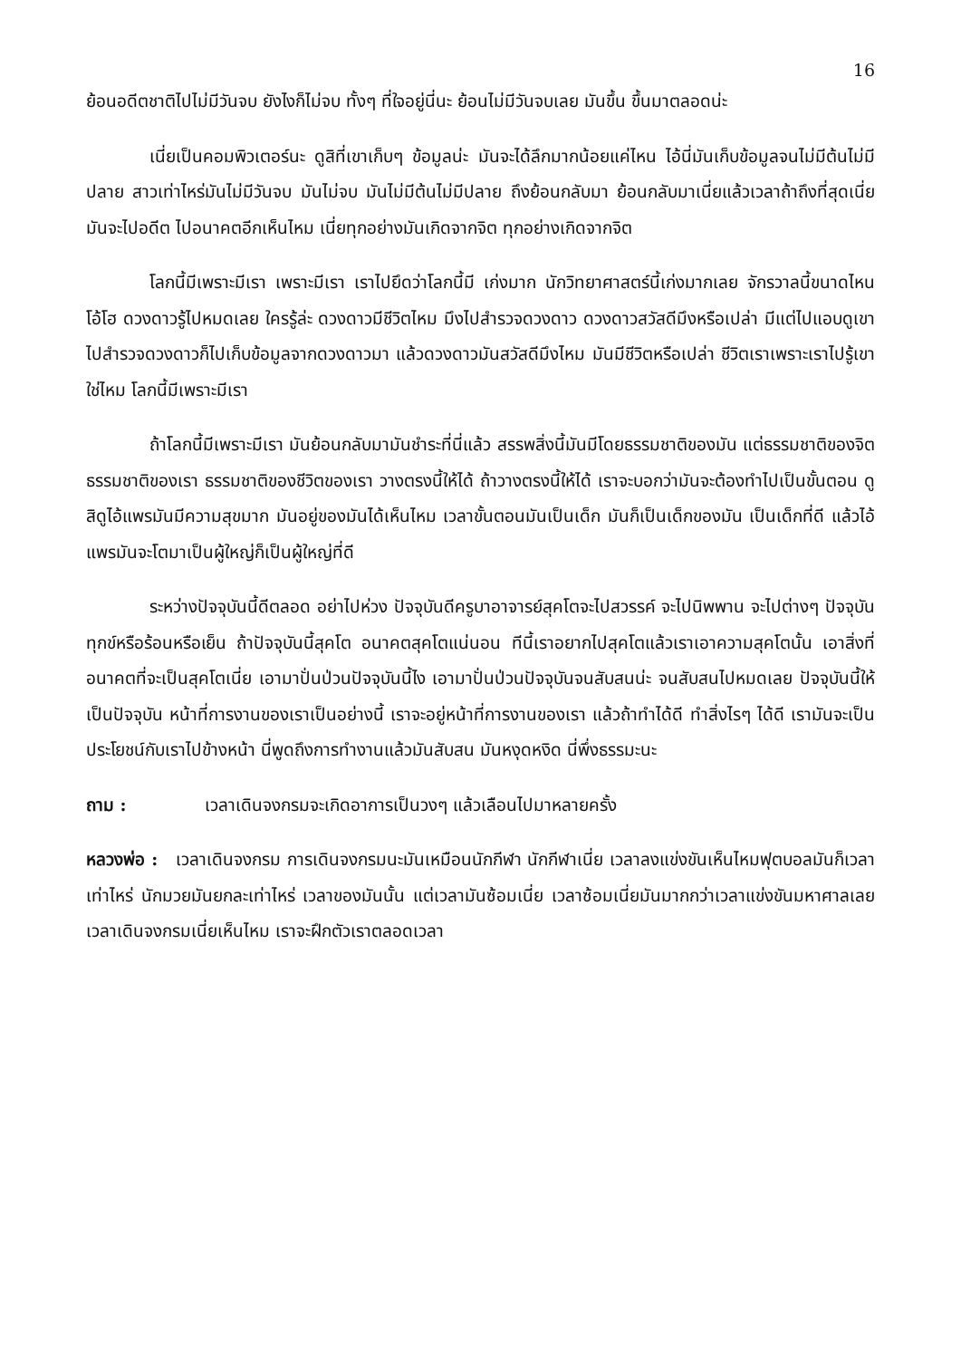16
ย้อนอดีตชาติไปไม่มีวันจบ ยังไงก็ไม่จบ ทั้งๆ ที่ใจอยู่นี่นะ ย้อนไม่มีวันจบเลย มันขึ้น ขึ้นมาตลอดน่ะ
เนี่ยเป็นคอมพิวเตอร์นะ ดูสิที่เขาเก็บๆ ข้อมูลน่ะ มันจะได้ลึกมากน้อยแค่ไหน ไอ้นี่มันเก็บข้อมูลจนไม่มีต้นไม่มีปลาย สาวเท่าไหร่มันไม่มีวันจบ มันไม่จบ มันไม่มีต้นไม่มีปลาย ถึงย้อนกลับมา ย้อนกลับมาเนี่ยแล้วเวลาถ้าถึงที่สุดเนี่ย มันจะไปอดีต ไปอนาคตอีกเห็นไหม เนี่ยทุกอย่างมันเกิดจากจิต ทุกอย่างเกิดจากจิต
โลกนี้มีเพราะมีเรา เพราะมีเรา เราไปยึดว่าโลกนี้มี เก่งมาก นักวิทยาศาสตร์นี้เก่งมากเลย จักรวาลนี้ขนาดไหน โอ้โฮ ดวงดาวรู้ไปหมดเลย ใครรู้ล่ะ ดวงดาวมีชีวิตไหม มึงไปสำรวจดวงดาว ดวงดาวสวัสดีมึงหรือเปล่า มีแต่ไปแอบดูเขา ไปสำรวจดวงดาวก็ไปเก็บข้อมูลจากดวงดาวมา แล้วดวงดาวมันสวัสดีมึงไหม มันมีชีวิตหรือเปล่า ชีวิตเราเพราะเราไปรู้เขาใช่ไหม โลกนี้มีเพราะมีเรา
ถ้าโลกนี้มีเพราะมีเรา มันย้อนกลับมามันชำระที่นี่แล้ว สรรพสิ่งนี้มันมีโดยธรรมชาติของมัน แต่ธรรมชาติของจิต ธรรมชาติของเรา ธรรมชาติของชีวิตของเรา วางตรงนี้ให้ได้ ถ้าวางตรงนี้ให้ได้ เราจะบอกว่ามันจะต้องทำไปเป็นขั้นตอน ดูสิดูไอ้แพรมันมีความสุขมาก มันอยู่ของมันได้เห็นไหม เวลาขั้นตอนมันเป็นเด็ก มันก็เป็นเด็กของมัน เป็นเด็กที่ดี แล้วไอ้แพรมันจะโตมาเป็นผู้ใหญ่ก็เป็นผู้ใหญ่ที่ดี
ระหว่างปัจจุบันนี้ดีตลอด อย่าไปห่วง ปัจจุบันดีครูบาอาจารย์สุคโตจะไปสวรรค์ จะไปนิพพาน จะไปต่างๆ ปัจจุบันทุกข์หรือร้อนหรือเย็น ถ้าปัจจุบันนี้สุคโต อนาคตสุคโตแน่นอน ทีนี้เราอยากไปสุคโตแล้วเราเอาความสุคโตนั้น เอาสิ่งที่อนาคตที่จะเป็นสุคโตเนี่ย เอามาปั่นป่วนปัจจุบันนี้ไง เอามาปั่นป่วนปัจจุบันจนสับสนน่ะ จนสับสนไปหมดเลย ปัจจุบันนี้ให้เป็นปัจจุบัน หน้าที่การงานของเราเป็นอย่างนี้ เราจะอยู่หน้าที่การงานของเรา แล้วถ้าทำได้ดี ทำสิ่งไรๆ ได้ดี เรามันจะเป็นประโยชน์กับเราไปข้างหน้า นี่พูดถึงการทำงานแล้วมันสับสน มันหงุดหงิด นี่พึ่งธรรมะนะ
ถาม : เวลาเดินจงกรมจะเกิดอาการเป็นวงๆ แล้วเลือนไปมาหลายครั้ง
หลวงพ่อ : เวลาเดินจงกรม การเดินจงกรมนะมันเหมือนนักกีฬา นักกีฬาเนี่ย เวลาลงแข่งขันเห็นไหมฟุตบอลมันก็เวลาเท่าไหร่ นักมวยมันยกละเท่าไหร่ เวลาของมันนั้น แต่เวลามันซ้อมเนี่ย เวลาซ้อมเนี่ยมันมากกว่าเวลาแข่งขันมหาศาลเลย เวลาเดินจงกรมเนี่ยเห็นไหม เราจะฝึกตัวเราตลอดเวลา